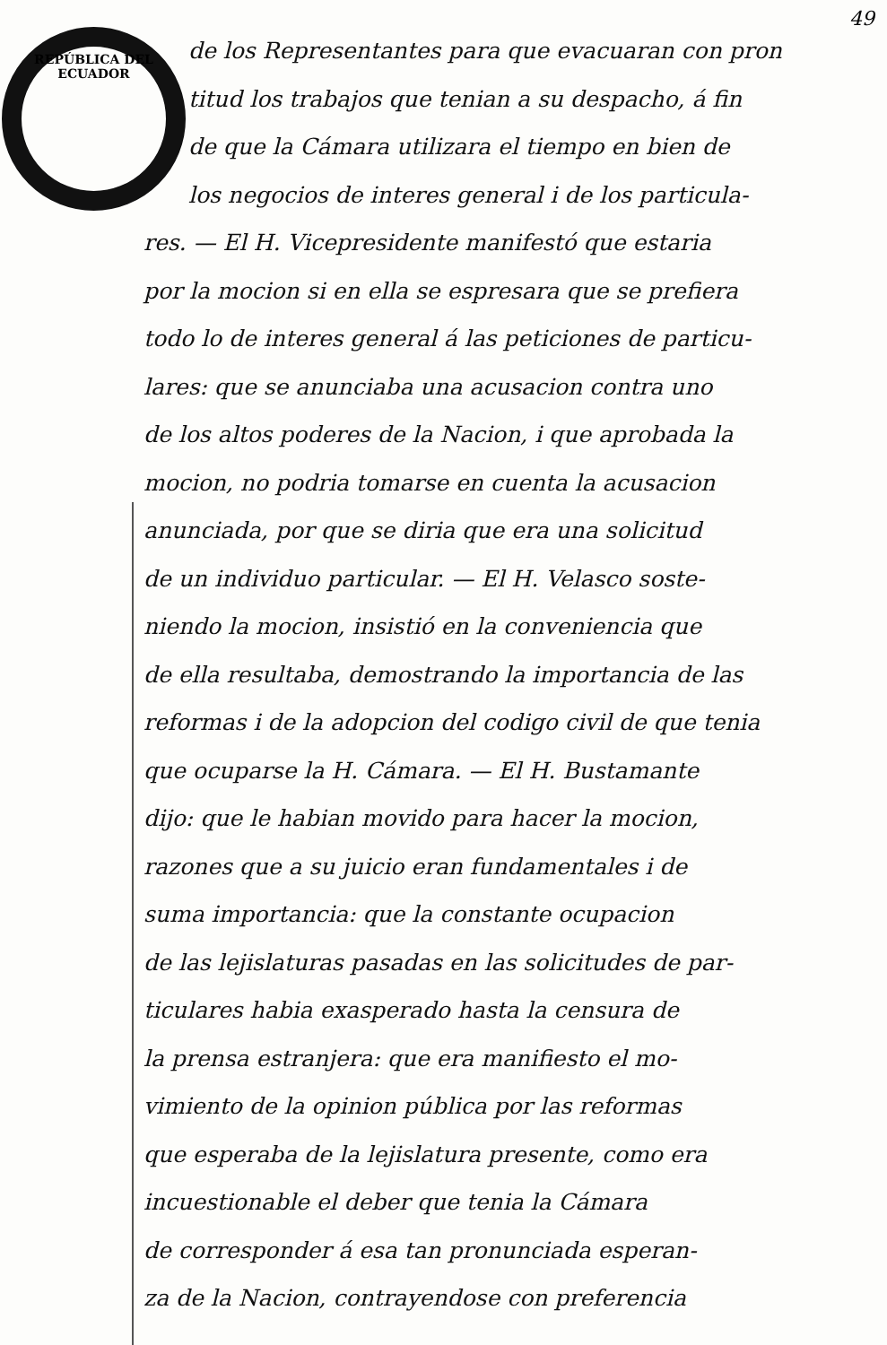REPÚBLICA DEL ECUADOR
49
de los Representantes para que evacuaran con pron
titud los trabajos que tenian a su despacho, á fin
de que la Cámara utilizara el tiempo en bien de
los negocios de interes general i de los particula-
res. — El H. Vicepresidente manifestó que estaria
por la mocion si en ella se espresara que se prefiera
todo lo de interes general á las peticiones de particu-
lares: que se anunciaba una acusacion contra uno
de los altos poderes de la Nacion, i que aprobada la
mocion, no podria tomarse en cuenta la acusacion
anunciada, por que se diria que era una solicitud
de un individuo particular. — El H. Velasco soste-
niendo la mocion, insistió en la conveniencia que
de ella resultaba, demostrando la importancia de las
reformas i de la adopcion del codigo civil de que tenia
que ocuparse la H. Cámara. — El H. Bustamante
dijo: que le habian movido para hacer la mocion,
razones que a su juicio eran fundamentales i de
suma importancia: que la constante ocupacion
de las lejislaturas pasadas en las solicitudes de par-
ticulares habia exasperado hasta la censura de
la prensa estranjera: que era manifiesto el mo-
vimiento de la opinion pública por las reformas
que esperaba de la lejislatura presente, como era
incuestionable el deber que tenia la Cámara
de corresponder á esa tan pronunciada esperan-
za de la Nacion, contrayendose con preferencia